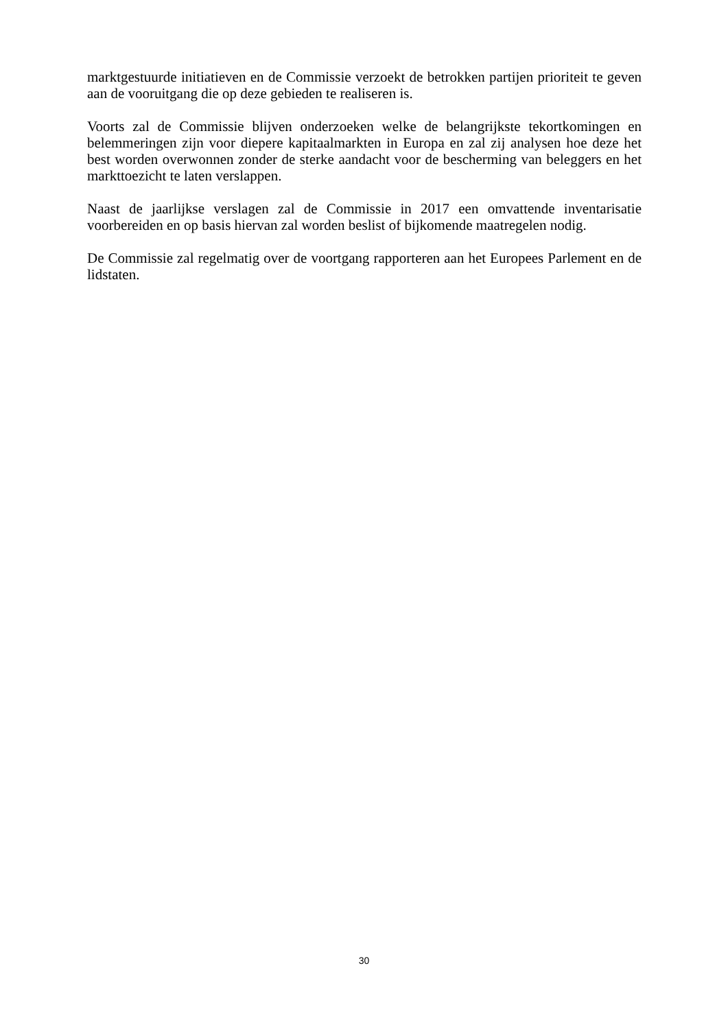marktgestuurde initiatieven en de Commissie verzoekt de betrokken partijen prioriteit te geven aan de vooruitgang die op deze gebieden te realiseren is.
Voorts zal de Commissie blijven onderzoeken welke de belangrijkste tekortkomingen en belemmeringen zijn voor diepere kapitaalmarkten in Europa en zal zij analysen hoe deze het best worden overwonnen zonder de sterke aandacht voor de bescherming van beleggers en het markttoezicht te laten verslappen.
Naast de jaarlijkse verslagen zal de Commissie in 2017 een omvattende inventarisatie voorbereiden en op basis hiervan zal worden beslist of bijkomende maatregelen nodig.
De Commissie zal regelmatig over de voortgang rapporteren aan het Europees Parlement en de lidstaten.
30